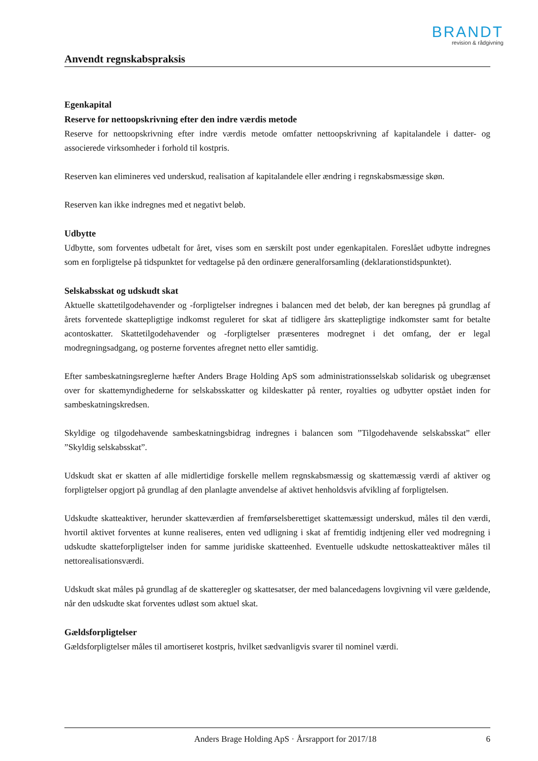BRANDT
revision & rådgivning
Anvendt regnskabspraksis
Egenkapital
Reserve for nettoopskrivning efter den indre værdis metode
Reserve for nettoopskrivning efter indre værdis metode omfatter nettoopskrivning af kapitalandele i datter- og associerede virksomheder i forhold til kostpris.
Reserven kan elimineres ved underskud, realisation af kapitalandele eller ændring i regnskabsmæssige skøn.
Reserven kan ikke indregnes med et negativt beløb.
Udbytte
Udbytte, som forventes udbetalt for året, vises som en særskilt post under egenkapitalen. Foreslået udbytte indregnes som en forpligtelse på tidspunktet for vedtagelse på den ordinære generalforsamling (deklarationstidspunktet).
Selskabsskat og udskudt skat
Aktuelle skattetilgodehavender og -forpligtelser indregnes i balancen med det beløb, der kan beregnes på grundlag af årets forventede skattepligtige indkomst reguleret for skat af tidligere års skattepligtige indkomster samt for betalte acontoskatter. Skattetilgodehavender og -forpligtelser præsenteres modregnet i det omfang, der er legal modregningsadgang, og posterne forventes afregnet netto eller samtidig.
Efter sambeskatningsreglerne hæfter Anders Brage Holding ApS som administrationsselskab solidarisk og ubegrænset over for skattemyndighederne for selskabsskatter og kildeskatter på renter, royalties og udbytter opstået inden for sambeskatningskredsen.
Skyldige og tilgodehavende sambeskatningsbidrag indregnes i balancen som ”Tilgodehavende selskabsskat” eller ”Skyldig selskabsskat”.
Udskudt skat er skatten af alle midlertidige forskelle mellem regnskabsmæssig og skattemæssig værdi af aktiver og forpligtelser opgjort på grundlag af den planlagte anvendelse af aktivet henholdsvis afvikling af forpligtelsen.
Udskudte skatteaktiver, herunder skatteværdien af fremførselsberettiget skattemæssigt underskud, måles til den værdi, hvortil aktivet forventes at kunne realiseres, enten ved udligning i skat af fremtidig indtjening eller ved modregning i udskudte skatteforpligtelser inden for samme juridiske skatteenhed. Eventuelle udskudte nettoskatteaktiver måles til nettorealisationsværdi.
Udskudt skat måles på grundlag af de skatteregler og skattesatser, der med balancedagens lovgivning vil være gældende, når den udskudte skat forventes udløst som aktuel skat.
Gældsforpligtelser
Gældsforpligtelser måles til amortiseret kostpris, hvilket sædvanligvis svarer til nominel værdi.
Anders Brage Holding ApS · Årsrapport for 2017/18 6